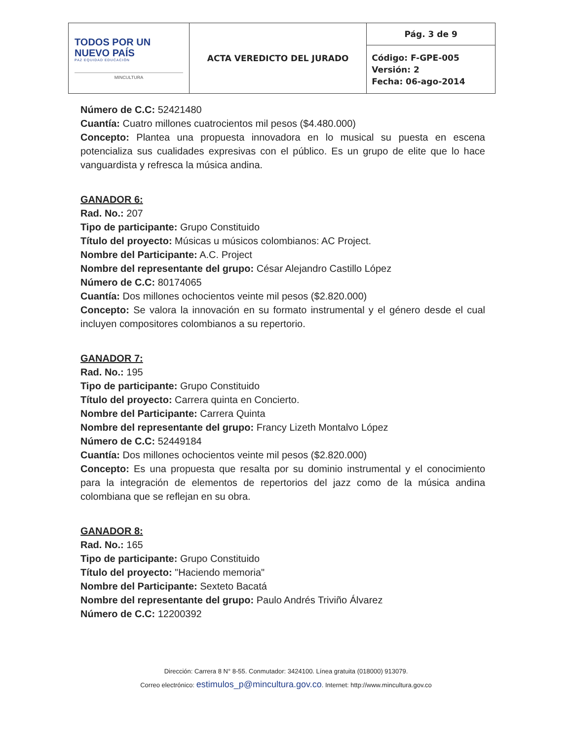| TODOS POR UN NUEVO PAÍS PAZ EQUIDAD EDUCACIÓN MINCULTURA | ACTA VEREDICTO DEL JURADO | Pág. 3 de 9 |
| | | Código: F-GPE-005 Versión: 2 Fecha: 06-ago-2014 |
Número de C.C: 52421480
Cuantía: Cuatro millones cuatrocientos mil pesos ($4.480.000)
Concepto: Plantea una propuesta innovadora en lo musical su puesta en escena potencializa sus cualidades expresivas con el público. Es un grupo de elite que lo hace vanguardista y refresca la música andina.
GANADOR 6:
Rad. No.: 207
Tipo de participante: Grupo Constituido
Título del proyecto: Músicas u músicos colombianos: AC Project.
Nombre del Participante: A.C. Project
Nombre del representante del grupo: César Alejandro Castillo López
Número de C.C: 80174065
Cuantía: Dos millones ochocientos veinte mil pesos ($2.820.000)
Concepto: Se valora la innovación en su formato instrumental y el género desde el cual incluyen compositores colombianos a su repertorio.
GANADOR 7:
Rad. No.: 195
Tipo de participante: Grupo Constituido
Título del proyecto: Carrera quinta en Concierto.
Nombre del Participante: Carrera Quinta
Nombre del representante del grupo: Francy Lizeth Montalvo López
Número de C.C: 52449184
Cuantía: Dos millones ochocientos veinte mil pesos ($2.820.000)
Concepto: Es una propuesta que resalta por su dominio instrumental y el conocimiento para la integración de elementos de repertorios del jazz como de la música andina colombiana que se reflejan en su obra.
GANADOR 8:
Rad. No.: 165
Tipo de participante: Grupo Constituido
Título del proyecto: "Haciendo memoria"
Nombre del Participante: Sexteto Bacatá
Nombre del representante del grupo: Paulo Andrés Triviño Álvarez
Número de C.C: 12200392
Dirección: Carrera 8 N° 8-55. Conmutador: 3424100. Línea gratuita (018000) 913079.
Correo electrónico: estimulos_p@mincultura.gov.co. Internet: http://www.mincultura.gov.co